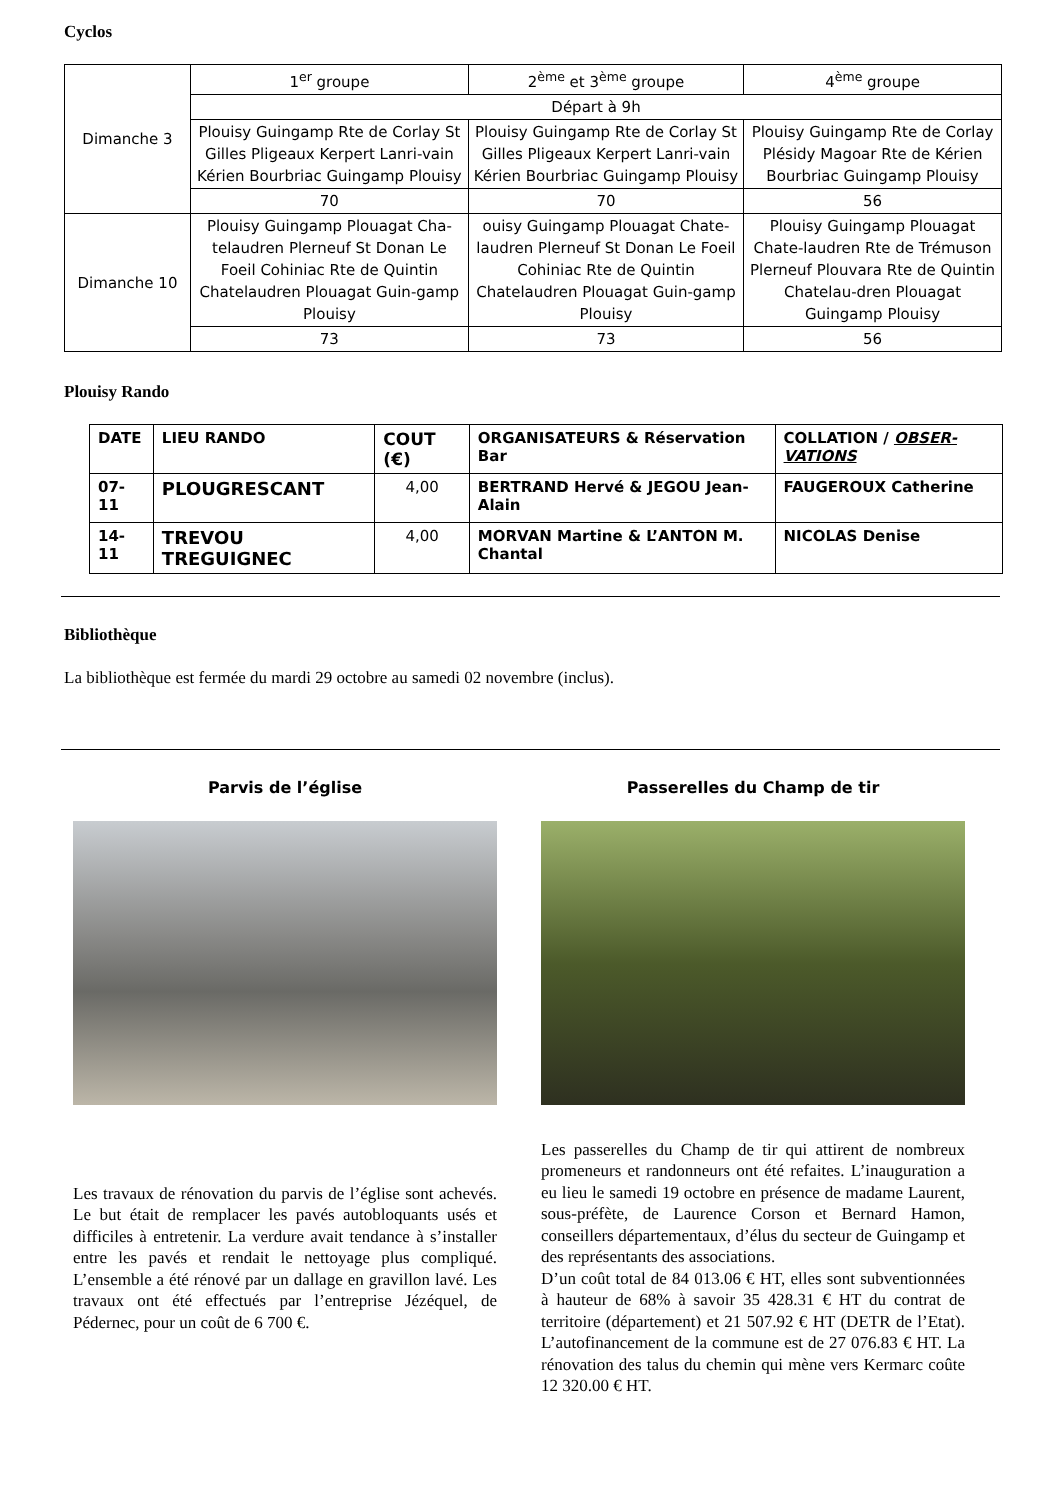Cyclos
| Dimanche 3 | 1<sup>er</sup> groupe | 2<sup>ème</sup> et 3<sup>ème</sup> groupe | 4<sup>ème</sup> groupe |
| | Départ à 9h | | |
| | Plouisy Guingamp Rte de Corlay St Gilles Pligeaux Kerpert Lanri-vain Kérien Bourbriac Guingamp Plouisy | Plouisy Guingamp Rte de Corlay St Gilles Pligeaux Kerpert Lanri-vain Kérien Bourbriac Guingamp Plouisy | Plouisy Guingamp Rte de Corlay Plésidy Magoar Rte de Kérien Bourbriac Guingamp Plouisy |
| | 70 | 70 | 56 |
| Dimanche 10 | Plouisy Guingamp Plouagat Cha-telaudren Plerneuf St Donan Le Foeil Cohiniac Rte de Quintin Chatelaudren Plouagat Guin-gamp Plouisy | ouisy Guingamp Plouagat Chate-laudren Plerneuf St Donan Le Foeil Cohiniac Rte de Quintin Chatelaudren Plouagat Guin-gamp Plouisy | Plouisy Guingamp Plouagat Chate-laudren Rte de Trémuson Plerneuf Plouvara Rte de Quintin Chatelau-dren Plouagat Guingamp Plouisy |
| | 73 | 73 | 56 |
Plouisy Rando
| DATE | LIEU RANDO | COUT (€) | ORGANISATEURS & Réservation Bar | COLLATION / OBSER-VATIONS |
| 07-11 | PLOUGRESCANT | 4,00 | BERTRAND Hervé & JEGOU Jean-Alain | FAUGEROUX Catherine |
| 14-11 | TREVOU TREGUIGNEC | 4,00 | MORVAN Martine & L’ANTON M. Chantal | NICOLAS Denise |
Bibliothèque
La bibliothèque est fermée du mardi 29 octobre au samedi 02 novembre (inclus).
Parvis de l’église
Les travaux de rénovation du parvis de l’église sont achevés. Le but était de remplacer les pavés autobloquants usés et difficiles à entretenir. La verdure avait tendance à s’installer entre les pavés et rendait le nettoyage plus compliqué. L’ensemble a été rénové par un dallage en gravillon lavé. Les travaux ont été effectués par l’entreprise Jézéquel, de Pédernec, pour un coût de 6 700 €.
Passerelles du Champ de tir
Les passerelles du Champ de tir qui attirent de nombreux promeneurs et randonneurs ont été refaites. L’inauguration a eu lieu le samedi 19 octobre en présence de madame Laurent, sous-préfète, de Laurence Corson et Bernard Hamon, conseillers départementaux, d’élus du secteur de Guingamp et des représentants des associations.
D’un coût total de 84 013.06 € HT, elles sont subventionnées à hauteur de 68% à savoir 35 428.31 € HT du contrat de territoire (département) et 21 507.92 € HT (DETR de l’Etat). L’autofinancement de la commune est de 27 076.83 € HT. La rénovation des talus du chemin qui mène vers Kermarc coûte 12 320.00 € HT.